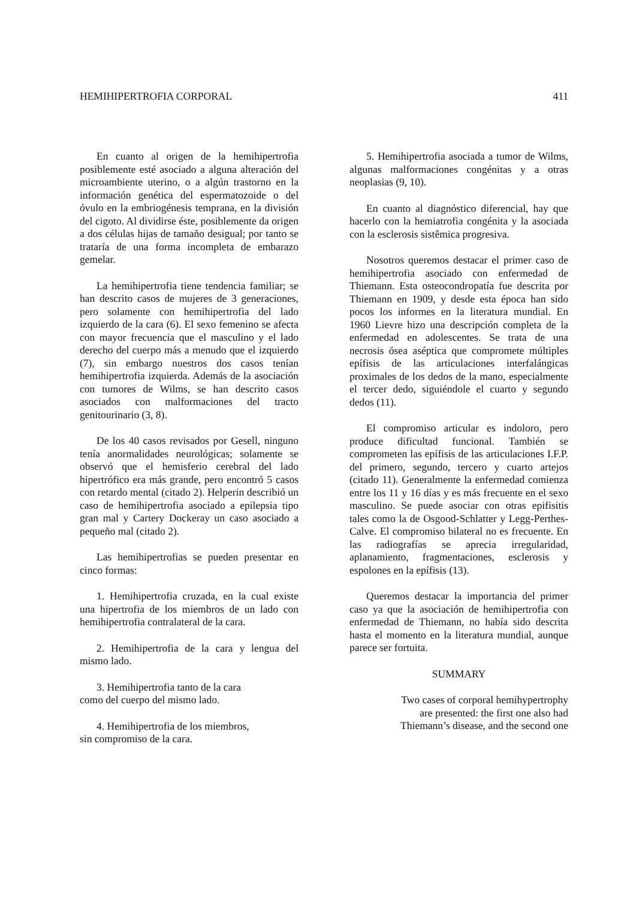HEMIHIPERTROFIA CORPORAL 411
En cuanto al origen de la hemihipertrofia posiblemente esté asociado a alguna alteración del microambiente uterino, o a algún trastorno en la información genética del espermatozoide o del óvulo en la embriogénesis temprana, en la división del cigoto. Al dividirse éste, posiblemente da origen a dos células hijas de tamaño desigual; por tanto se trataría de una forma incompleta de embarazo gemelar.
La hemihipertrofia tiene tendencia familiar; se han descrito casos de mujeres de 3 generaciones, pero solamente con hemihipertrofia del lado izquierdo de la cara (6). El sexo femenino se afecta con mayor frecuencia que el masculino y el lado derecho del cuerpo más a menudo que el izquierdo (7), sin embargo nuestros dos casos tenían hemihipertrofia izquierda. Además de la asociación con tumores de Wilms, se han descrito casos asociados con malformaciones del tracto genitourinario (3, 8).
De los 40 casos revisados por Gesell, ninguno tenía anormalidades neurológicas; solamente se observó que el hemisferio cerebral del lado hipertrófico era más grande, pero encontró 5 casos con retardo mental (citado 2). Helperin describió un caso de hemihipertrofia asociado a epilepsia tipo gran mal y Cartery Dockeray un caso asociado a pequeño mal (citado 2).
Las hemihipertrofias se pueden presentar en cinco formas:
1. Hemihipertrofia cruzada, en la cual existe una hipertrofia de los miembros de un lado con hemihipertrofia contralateral de la cara.
2. Hemihipertrofia de la cara y lengua del mismo lado.
3. Hemihipertrofia tanto de la cara
como del cuerpo del mismo lado.
4. Hemihipertrofia de los miembros,
sin compromiso de la cara.
5. Hemihipertrofia asociada a tumor de Wilms, algunas malformaciones congénitas y a otras neoplasias (9, 10).
En cuanto al diagnóstico diferencial, hay que hacerlo con la hemiatrofia congénita y la asociada con la esclerosis sistêmica progresiva.
Nosotros queremos destacar el primer caso de hemihipertrofia asociado con enfermedad de Thiemann. Esta osteocondropatía fue descrita por Thiemann en 1909, y desde esta época han sido pocos los informes en la literatura mundial. En 1960 Lievre hizo una descripción completa de la enfermedad en adolescentes. Se trata de una necrosis ósea aséptica que compromete múltiples epífisis de las articulaciones interfalángicas proximales de los dedos de la mano, especialmente el tercer dedo, siguiéndole el cuarto y segundo dedos (11).
El compromiso articular es indoloro, pero produce dificultad funcional. También se comprometen las epífisis de las articulaciones I.F.P. del primero, segundo, tercero y cuarto artejos (citado 11). Generalmente la enfermedad comienza entre los 11 y 16 días y es más frecuente en el sexo masculino. Se puede asociar con otras epifisitis tales como la de Osgood-Schlatter y Legg-Perthes-Calve. El compromiso bilateral no es frecuente. En las radiografías se aprecia irregularidad, aplanamiento, fragmentaciones, esclerosis y espolones en la epífisis (13).
Queremos destacar la importancia del primer caso ya que la asociación de hemihipertrofia con enfermedad de Thiemann, no había sido descrita hasta el momento en la literatura mundial, aunque parece ser fortuita.
SUMMARY
Two cases of corporal hemihypertrophy
are presented: the first one also had
Thiemann’s disease, and the second one